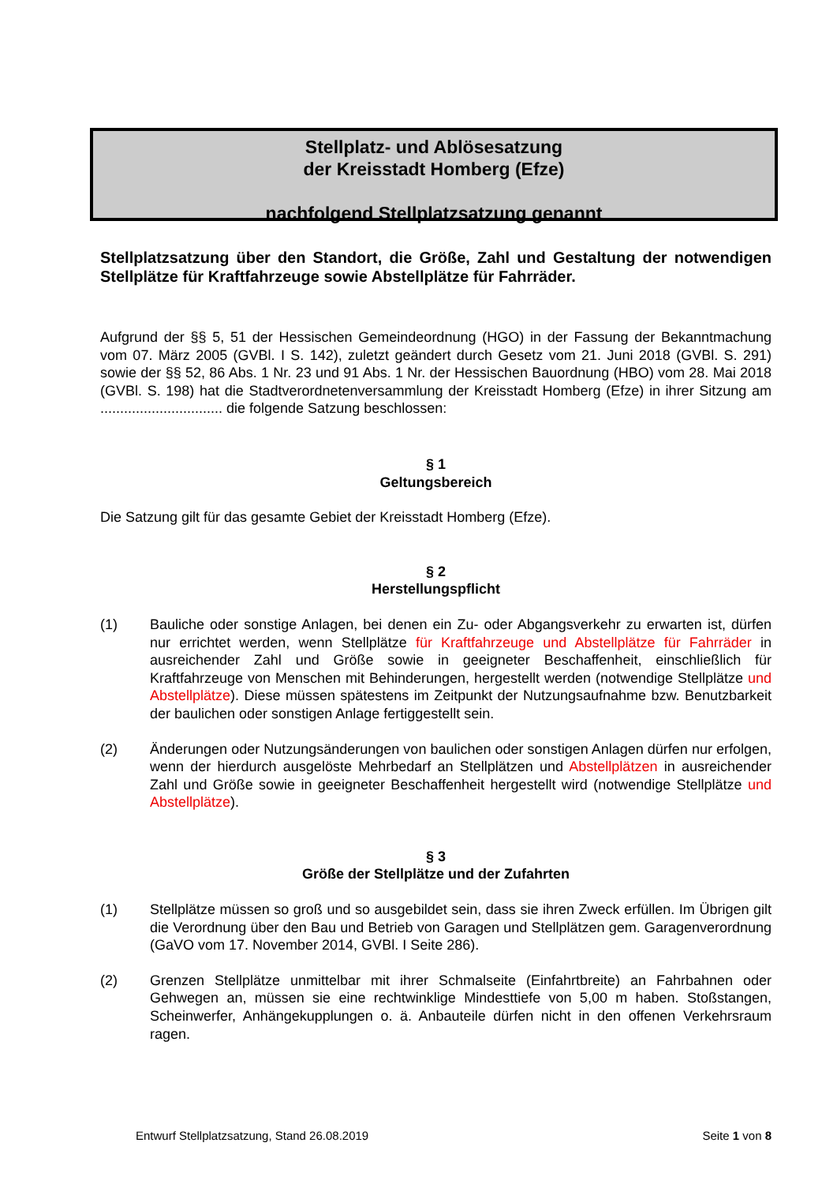Stellplatz- und Ablösesatzung
der Kreisstadt Homberg (Efze)
nachfolgend Stellplatzsatzung genannt
Stellplatzsatzung über den Standort, die Größe, Zahl und Gestaltung der notwendigen Stellplätze für Kraftfahrzeuge sowie Abstellplätze für Fahrräder.
Aufgrund der §§ 5, 51 der Hessischen Gemeindeordnung (HGO) in der Fassung der Bekanntmachung vom 07. März 2005 (GVBl. I S. 142), zuletzt geändert durch Gesetz vom 21. Juni 2018 (GVBl. S. 291) sowie der §§ 52, 86 Abs. 1 Nr. 23 und 91 Abs. 1 Nr. der Hessischen Bauordnung (HBO) vom 28. Mai 2018 (GVBl. S. 198) hat die Stadtverordnetenversammlung der Kreisstadt Homberg (Efze) in ihrer Sitzung am ............................... die folgende Satzung beschlossen:
§ 1
Geltungsbereich
Die Satzung gilt für das gesamte Gebiet der Kreisstadt Homberg (Efze).
§ 2
Herstellungspflicht
(1) Bauliche oder sonstige Anlagen, bei denen ein Zu- oder Abgangsverkehr zu erwarten ist, dürfen nur errichtet werden, wenn Stellplätze für Kraftfahrzeuge und Abstellplätze für Fahrräder in ausreichender Zahl und Größe sowie in geeigneter Beschaffenheit, einschließlich für Kraftfahrzeuge von Menschen mit Behinderungen, hergestellt werden (notwendige Stellplätze und Abstellplätze). Diese müssen spätestens im Zeitpunkt der Nutzungsaufnahme bzw. Benutzbarkeit der baulichen oder sonstigen Anlage fertiggestellt sein.
(2) Änderungen oder Nutzungsänderungen von baulichen oder sonstigen Anlagen dürfen nur erfolgen, wenn der hierdurch ausgelöste Mehrbedarf an Stellplätzen und Abstellplätzen in ausreichender Zahl und Größe sowie in geeigneter Beschaffenheit hergestellt wird (notwendige Stellplätze und Abstellplätze).
§ 3
Größe der Stellplätze und der Zufahrten
(1) Stellplätze müssen so groß und so ausgebildet sein, dass sie ihren Zweck erfüllen. Im Übrigen gilt die Verordnung über den Bau und Betrieb von Garagen und Stellplätzen gem. Garagenverordnung (GaVO vom 17. November 2014, GVBl. I Seite 286).
(2) Grenzen Stellplätze unmittelbar mit ihrer Schmalseite (Einfahrtbreite) an Fahrbahnen oder Gehwegen an, müssen sie eine rechtwinklige Mindesttiefe von 5,00 m haben. Stoßstangen, Scheinwerfer, Anhängekupplungen o. ä. Anbauteile dürfen nicht in den offenen Verkehrsraum ragen.
Entwurf Stellplatzsatzung, Stand 26.08.2019 Seite 1 von 8